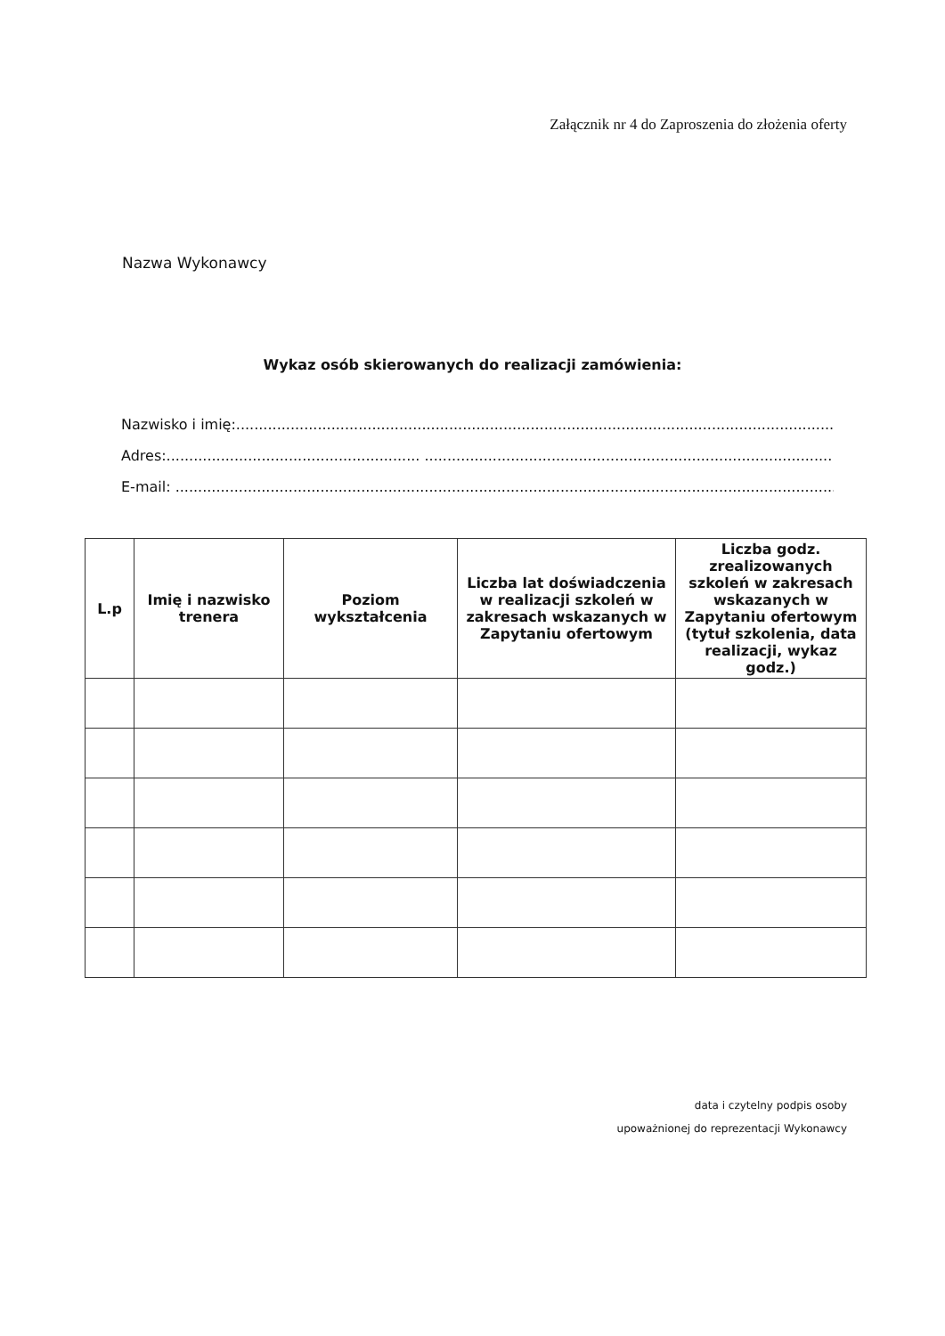Załącznik nr 4 do Zaproszenia do złożenia oferty
Nazwa Wykonawcy
Wykaz osób skierowanych do realizacji zamówienia:
Nazwisko i imię:...........................................................................................................................................
Adres:........................................................ ....................................................................................................
E-mail: .........................................................................................................................................................
| L.p | Imię i nazwisko trenera | Poziom wykształcenia | Liczba lat doświadczenia w realizacji szkoleń w zakresach wskazanych w Zapytaniu ofertowym | Liczba godz. zrealizowanych szkoleń w zakresach wskazanych w Zapytaniu ofertowym (tytuł szkolenia, data realizacji, wykaz godz.) |
| --- | --- | --- | --- | --- |
data i czytelny podpis osoby
upoważnionej do reprezentacji Wykonawcy